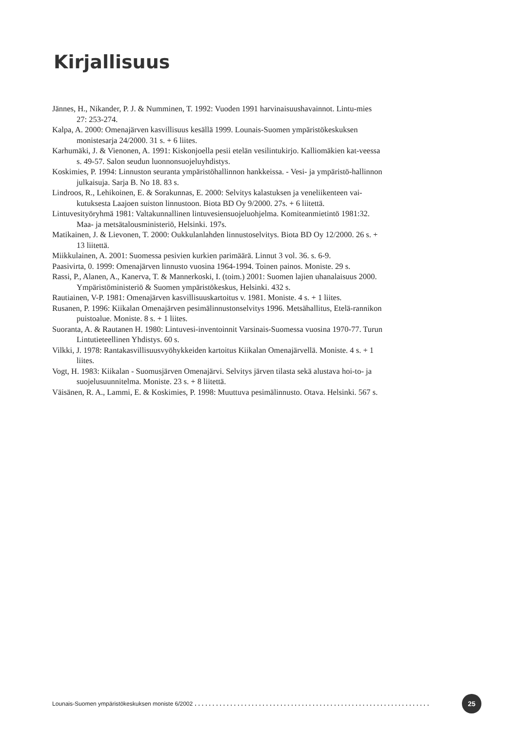Kirjallisuus
Jännes, H., Nikander, P. J. & Numminen, T. 1992: Vuoden 1991 harvinaisuushavainnot. Lintu-mies 27: 253-274.
Kalpa, A. 2000: Omenajärven kasvillisuus kesällä 1999. Lounais-Suomen ympäristökeskuksen monistesarja 24/2000. 31 s. + 6 liites.
Karhumäki, J. & Vienonen, A. 1991: Kiskonjoella pesii etelän vesilintukirjo. Kalliomäkien kat-veessa s. 49-57. Salon seudun luonnonsuojeluyhdistys.
Koskimies, P. 1994: Linnuston seuranta ympäristöhallinnon hankkeissa. - Vesi- ja ympäristö-hallinnon julkaisuja. Sarja B. No 18. 83 s.
Lindroos, R., Lehikoinen, E. & Sorakunnas, E. 2000: Selvitys kalastuksen ja veneliikenteen vai-kutuksesta Laajoen suiston linnustoon. Biota BD Oy 9/2000. 27s. + 6 liitettä.
Lintuvesityöryhmä 1981: Valtakunnallinen lintuvesiensuojeluohjelma. Komiteanmietintö 1981:32. Maa- ja metsätalousministeriö, Helsinki. 197s.
Matikainen, J. & Lievonen, T. 2000: Oukkulanlahden linnustoselvitys. Biota BD Oy 12/2000. 26 s. + 13 liitettä.
Miikkulainen, A. 2001: Suomessa pesivien kurkien parimäärä. Linnut 3 vol. 36. s. 6-9.
Paasivirta, 0. 1999: Omenajärven linnusto vuosina 1964-1994. Toinen painos. Moniste. 29 s.
Rassi, P., Alanen, A., Kanerva, T. & Mannerkoski, I. (toim.) 2001: Suomen lajien uhanalaisuus 2000. Ympäristöministeriö & Suomen ympäristökeskus, Helsinki. 432 s.
Rautiainen, V-P. 1981: Omenajärven kasvillisuuskartoitus v. 1981. Moniste. 4 s. + 1 liites.
Rusanen, P. 1996: Kiikalan Omenajärven pesimälinnustonselvitys 1996. Metsähallitus, Etelä-rannikon puistoalue. Moniste. 8 s. + 1 liites.
Suoranta, A. & Rautanen H. 1980: Lintuvesi-inventoinnit Varsinais-Suomessa vuosina 1970-77. Turun Lintutieteellinen Yhdistys. 60 s.
Vilkki, J. 1978: Rantakasvillisuusvyöhykkeiden kartoitus Kiikalan Omenajärvellä. Moniste. 4 s. + 1 liites.
Vogt, H. 1983: Kiikalan - Suomusjärven Omenajärvi. Selvitys järven tilasta sekä alustava hoi-to- ja suojelusuunnitelma. Moniste. 23 s. + 8 liitettä.
Väisänen, R. A., Lammi, E. & Koskimies, P. 1998: Muuttuva pesimälinnusto. Otava. Helsinki. 567 s.
Lounais-Suomen ympäristökeskuksen moniste 6/2002.................................................................. 25